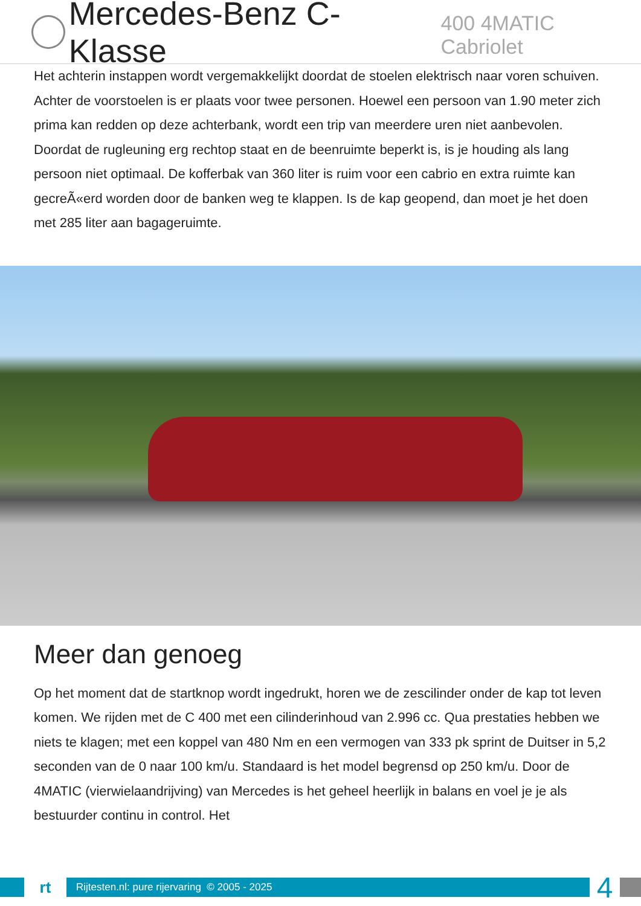Mercedes-Benz C-Klasse 400 4MATIC Cabriolet
Het achterin instappen wordt vergemakkelijkt doordat de stoelen elektrisch naar voren schuiven. Achter de voorstoelen is er plaats voor twee personen. Hoewel een persoon van 1.90 meter zich prima kan redden op deze achterbank, wordt een trip van meerdere uren niet aanbevolen. Doordat de rugleuning erg rechtop staat en de beenruimte beperkt is, is je houding als lang persoon niet optimaal. De kofferbak van 360 liter is ruim voor een cabrio en extra ruimte kan gecreÃ«erd worden door de banken weg te klappen. Is de kap geopend, dan moet je het doen met 285 liter aan bagageruimte.
Meer dan genoeg
Op het moment dat de startknop wordt ingedrukt, horen we de zescilinder onder de kap tot leven komen. We rijden met de C 400 met een cilinderinhoud van 2.996 cc. Qua prestaties hebben we niets te klagen; met een koppel van 480 Nm en een vermogen van 333 pk sprint de Duitser in 5,2 seconden van de 0 naar 100 km/u. Standaard is het model begrensd op 250 km/u. Door de 4MATIC (vierwielaandrijving) van Mercedes is het geheel heerlijk in balans en voel je je als bestuurder continu in control. Het
rt
Rijtesten.nl: pure rijervaring © 2005 - 2025
4